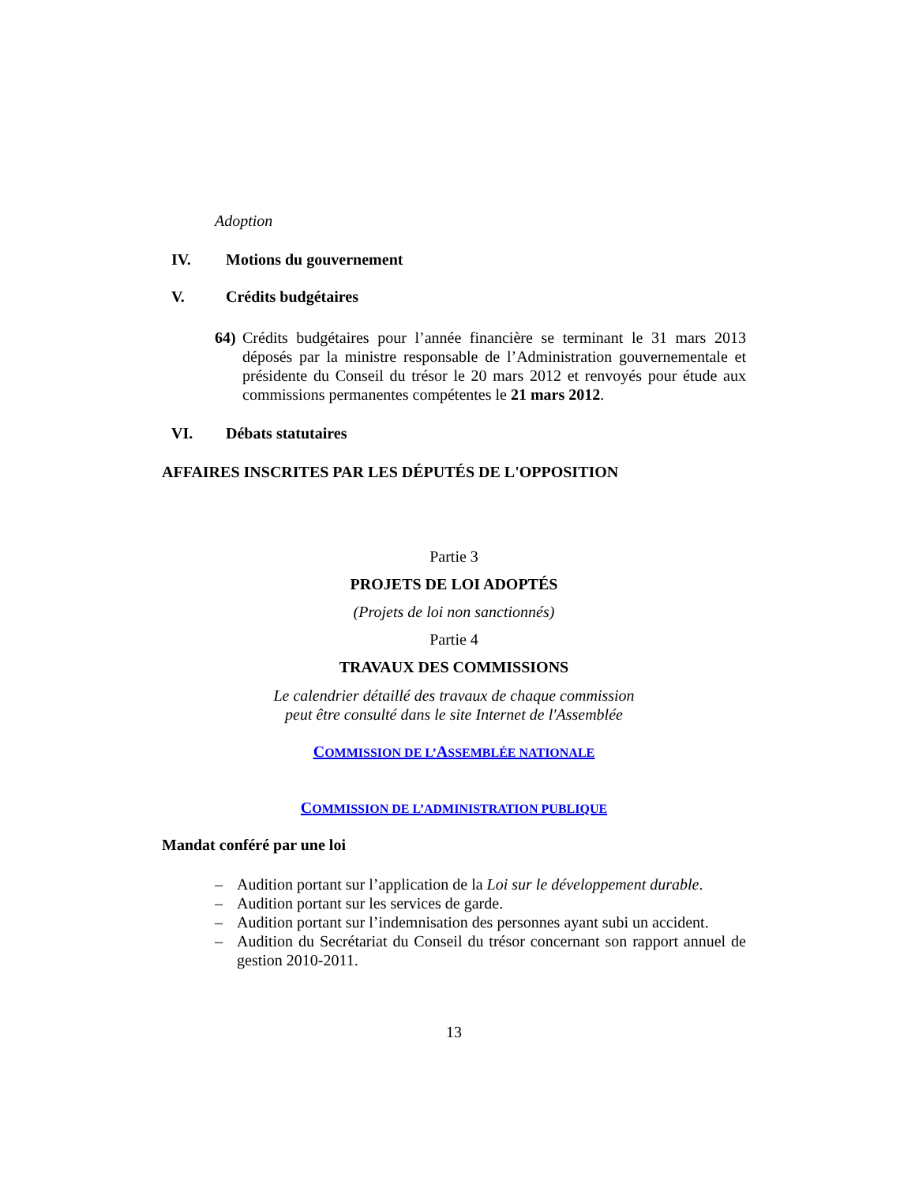Adoption
IV. Motions du gouvernement
V. Crédits budgétaires
64) Crédits budgétaires pour l’année financière se terminant le 31 mars 2013 déposés par la ministre responsable de l’Administration gouvernementale et présidente du Conseil du trésor le 20 mars 2012 et renvoyés pour étude aux commissions permanentes compétentes le 21 mars 2012.
VI. Débats statutaires
AFFAIRES INSCRITES PAR LES DÉPUTÉS DE L'OPPOSITION
Partie 3
PROJETS DE LOI ADOPTÉS
(Projets de loi non sanctionnés)
Partie 4
TRAVAUX DES COMMISSIONS
Le calendrier détaillé des travaux de chaque commission
peut être consulté dans le site Internet de l'Assemblée
COMMISSION DE L’ASSEMBLÉE NATIONALE
COMMISSION DE L’ADMINISTRATION PUBLIQUE
Mandat conféré par une loi
– Audition portant sur l’application de la Loi sur le développement durable.
– Audition portant sur les services de garde.
– Audition portant sur l’indemnisation des personnes ayant subi un accident.
– Audition du Secrétariat du Conseil du trésor concernant son rapport annuel de gestion 2010-2011.
13